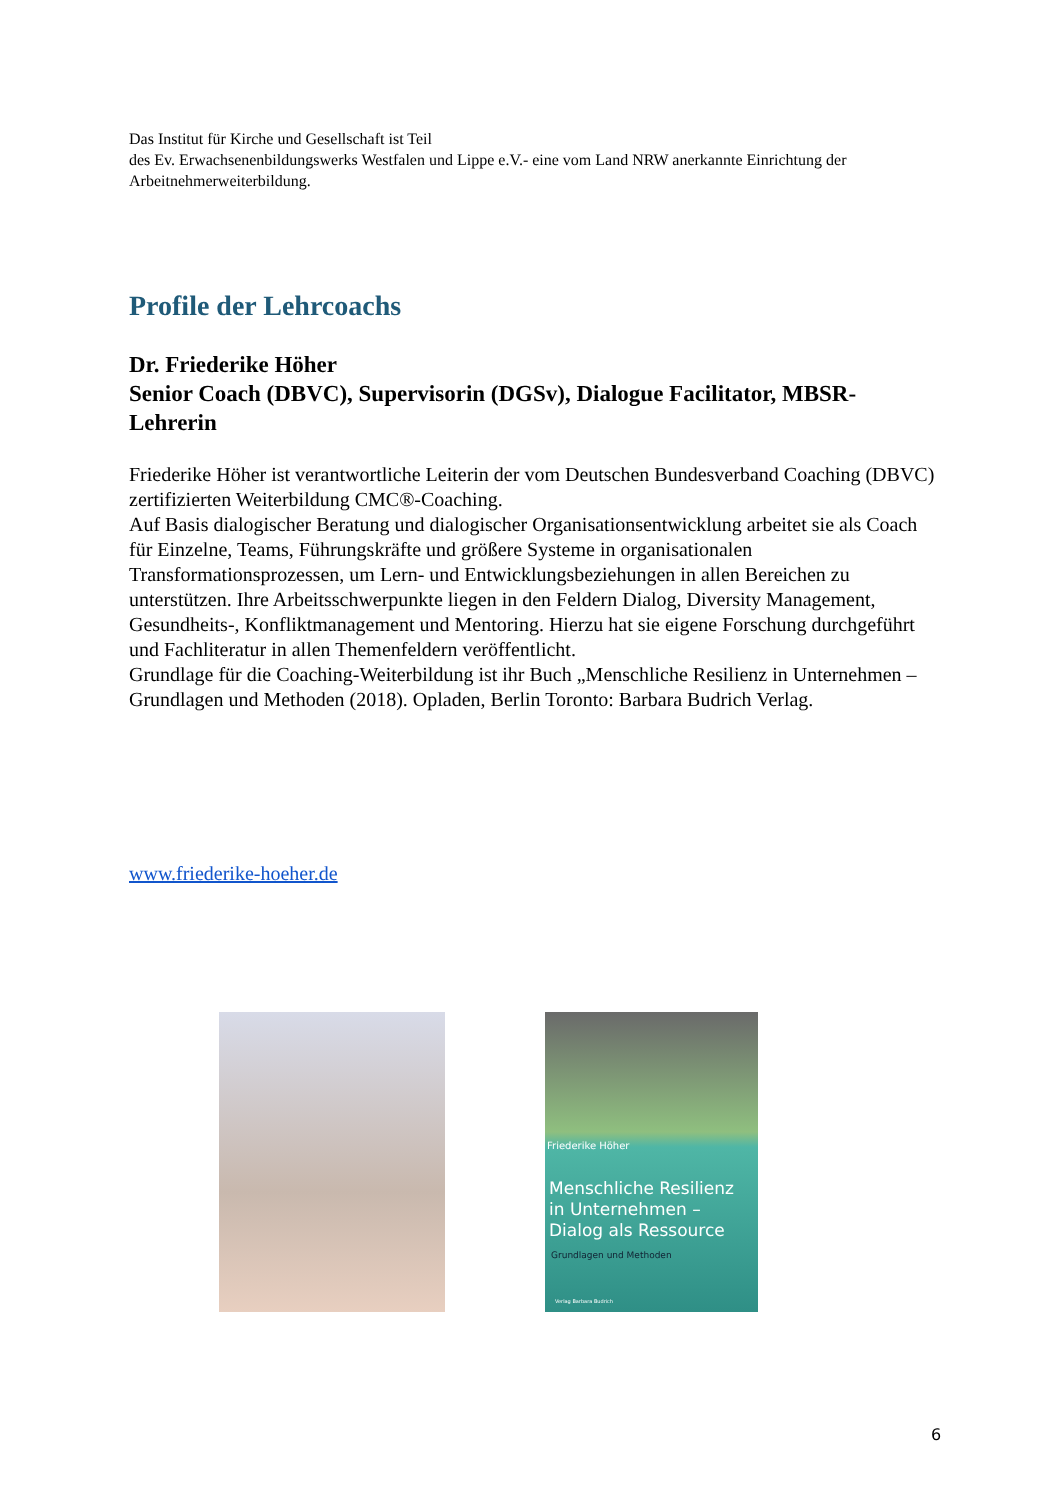Das Institut für Kirche und Gesellschaft ist Teil
des Ev. Erwachsenenbildungswerks Westfalen und Lippe e.V.- eine vom Land NRW anerkannte Einrichtung der Arbeitnehmerweiterbildung.
Profile der Lehrcoachs
Dr. Friederike Höher
Senior Coach (DBVC), Supervisorin (DGSv), Dialogue Facilitator, MBSR-Lehrerin
Friederike Höher ist verantwortliche Leiterin der vom Deutschen Bundesverband Coaching (DBVC) zertifizierten Weiterbildung CMC®-Coaching.
Auf Basis dialogischer Beratung und dialogischer Organisationsentwicklung arbeitet sie als Coach für Einzelne, Teams, Führungskräfte und größere Systeme in organisationalen Transformationsprozessen, um Lern- und Entwicklungsbeziehungen in allen Bereichen zu unterstützen. Ihre Arbeitsschwerpunkte liegen in den Feldern Dialog, Diversity Management, Gesundheits-, Konfliktmanagement und Mentoring. Hierzu hat sie eigene Forschung durchgeführt und Fachliteratur in allen Themenfeldern veröffentlicht.
Grundlage für die Coaching-Weiterbildung ist ihr Buch „Menschliche Resilienz in Unternehmen – Grundlagen und Methoden (2018). Opladen, Berlin Toronto: Barbara Budrich Verlag.
www.friederike-hoeher.de
Friederike Höher
Menschliche Resilienz
in Unternehmen –
Dialog als Ressource
Grundlagen und Methoden
Verlag Barbara Budrich
6